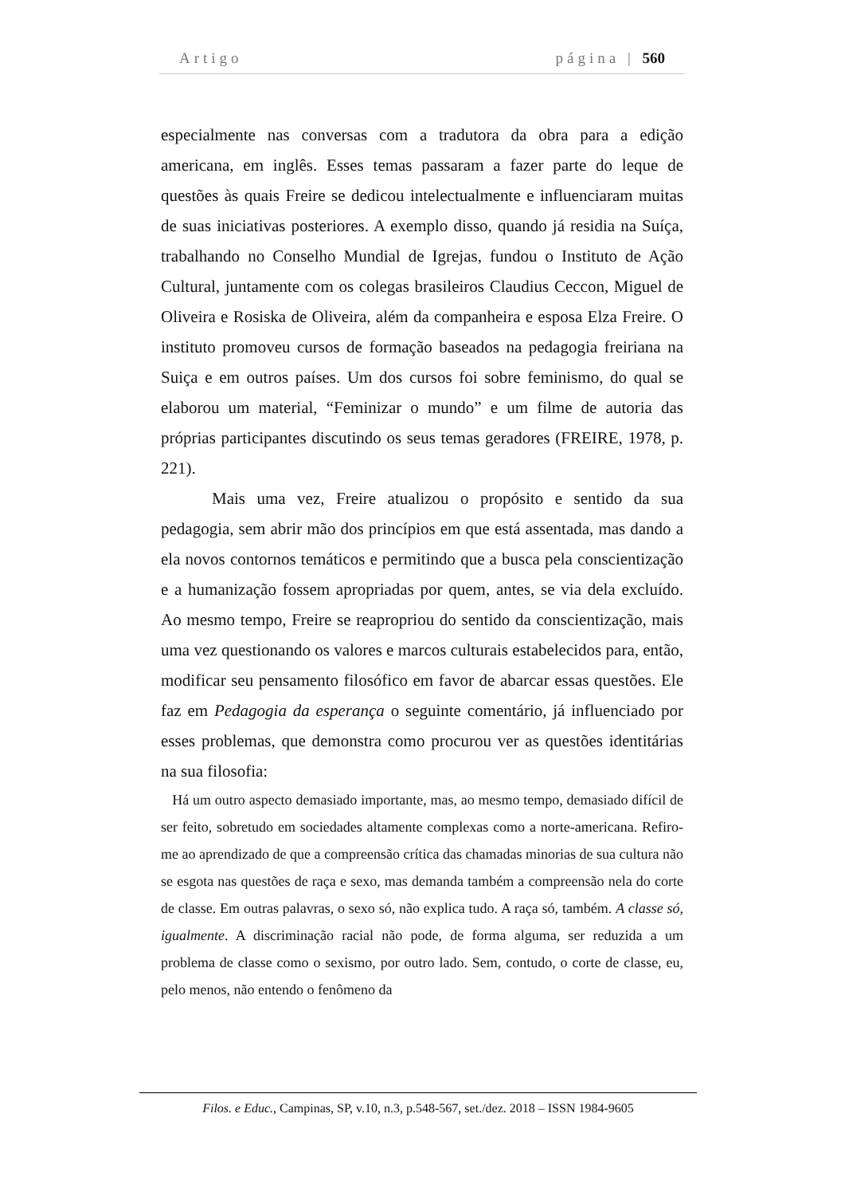Artigo página | 560
especialmente nas conversas com a tradutora da obra para a edição americana, em inglês. Esses temas passaram a fazer parte do leque de questões às quais Freire se dedicou intelectualmente e influenciaram muitas de suas iniciativas posteriores. A exemplo disso, quando já residia na Suíça, trabalhando no Conselho Mundial de Igrejas, fundou o Instituto de Ação Cultural, juntamente com os colegas brasileiros Claudius Ceccon, Miguel de Oliveira e Rosiska de Oliveira, além da companheira e esposa Elza Freire. O instituto promoveu cursos de formação baseados na pedagogia freiriana na Suiça e em outros países. Um dos cursos foi sobre feminismo, do qual se elaborou um material, “Feminizar o mundo” e um filme de autoria das próprias participantes discutindo os seus temas geradores (FREIRE, 1978, p. 221).
Mais uma vez, Freire atualizou o propósito e sentido da sua pedagogia, sem abrir mão dos princípios em que está assentada, mas dando a ela novos contornos temáticos e permitindo que a busca pela conscientização e a humanização fossem apropriadas por quem, antes, se via dela excluído. Ao mesmo tempo, Freire se reapropriou do sentido da conscientização, mais uma vez questionando os valores e marcos culturais estabelecidos para, então, modificar seu pensamento filosófico em favor de abarcar essas questões. Ele faz em Pedagogia da esperança o seguinte comentário, já influenciado por esses problemas, que demonstra como procurou ver as questões identitárias na sua filosofia:
Há um outro aspecto demasiado importante, mas, ao mesmo tempo, demasiado difícil de ser feito, sobretudo em sociedades altamente complexas como a norte-americana. Refiro-me ao aprendizado de que a compreensão crítica das chamadas minorias de sua cultura não se esgota nas questões de raça e sexo, mas demanda também a compreensão nela do corte de classe. Em outras palavras, o sexo só, não explica tudo. A raça só, também. A classe só, igualmente. A discriminação racial não pode, de forma alguma, ser reduzida a um problema de classe como o sexismo, por outro lado. Sem, contudo, o corte de classe, eu, pelo menos, não entendo o fenômeno da
Filos. e Educ., Campinas, SP, v.10, n.3, p.548-567, set./dez. 2018 – ISSN 1984-9605